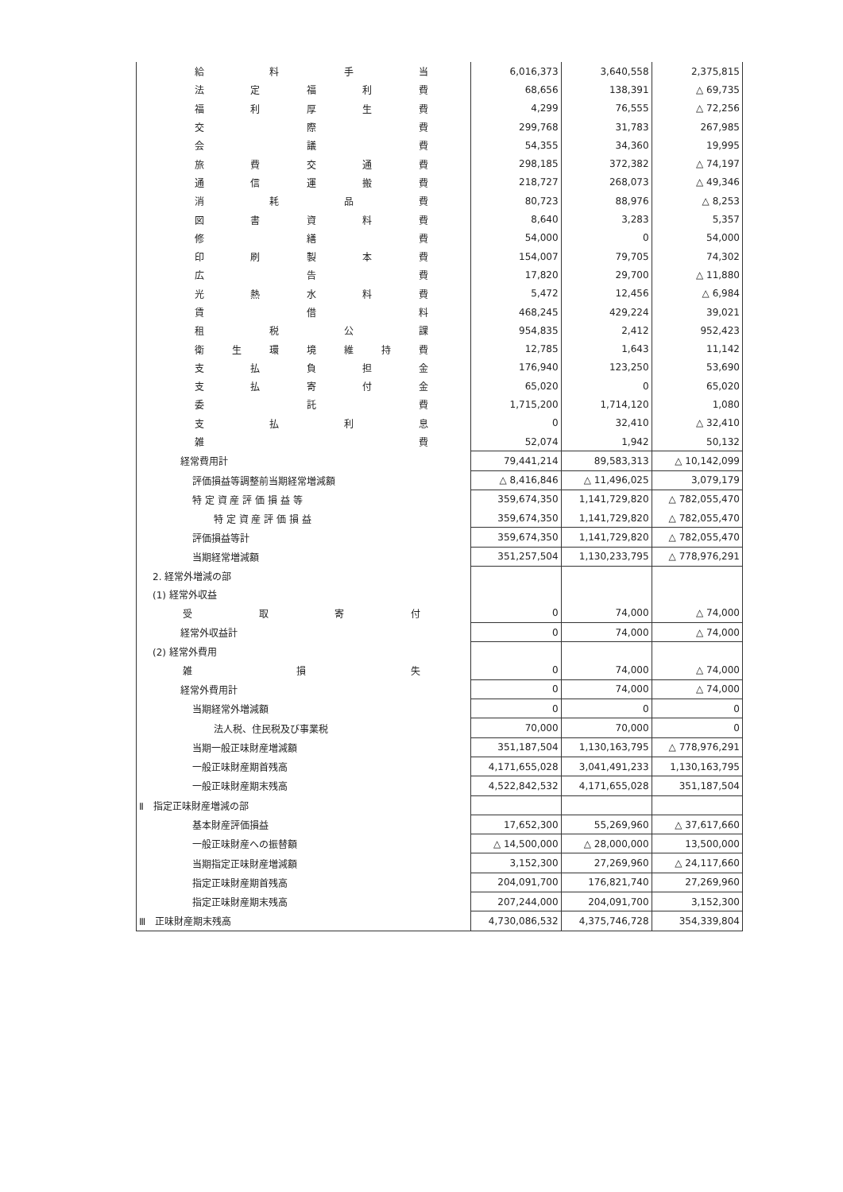| 給 料 手 当 | 6,016,373 | 3,640,558 | 2,375,815 |
| 法 定 福 利 費 | 68,656 | 138,391 | △ 69,735 |
| 福 利 厚 生 費 | 4,299 | 76,555 | △ 72,256 |
| 交 際 費 | 299,768 | 31,783 | 267,985 |
| 会 議 費 | 54,355 | 34,360 | 19,995 |
| 旅 費 交 通 費 | 298,185 | 372,382 | △ 74,197 |
| 通 信 運 搬 費 | 218,727 | 268,073 | △ 49,346 |
| 消 耗 品 費 | 80,723 | 88,976 | △ 8,253 |
| 図 書 資 料 費 | 8,640 | 3,283 | 5,357 |
| 修 繕 費 | 54,000 | 0 | 54,000 |
| 印 刷 製 本 費 | 154,007 | 79,705 | 74,302 |
| 広 告 費 | 17,820 | 29,700 | △ 11,880 |
| 光 熱 水 料 費 | 5,472 | 12,456 | △ 6,984 |
| 賃 借 料 | 468,245 | 429,224 | 39,021 |
| 租 税 公 課 | 954,835 | 2,412 | 952,423 |
| 衛 生 環 境 維 持 費 | 12,785 | 1,643 | 11,142 |
| 支 払 負 担 金 | 176,940 | 123,250 | 53,690 |
| 支 払 寄 付 金 | 65,020 | 0 | 65,020 |
| 委 託 費 | 1,715,200 | 1,714,120 | 1,080 |
| 支 払 利 息 | 0 | 32,410 | △ 32,410 |
| 雑 費 | 52,074 | 1,942 | 50,132 |
| 経常費用計 | 79,441,214 | 89,583,313 | △ 10,142,099 |
| 評価損益等調整前当期経常増減額 | △ 8,416,846 | △ 11,496,025 | 3,079,179 |
| 特 定 資 産 評 価 損 益 等 | 359,674,350 | 1,141,729,820 | △ 782,055,470 |
| 特 定 資 産 評 価 損 益 | 359,674,350 | 1,141,729,820 | △ 782,055,470 |
| 評価損益等計 | 359,674,350 | 1,141,729,820 | △ 782,055,470 |
| 当期経常増減額 | 351,257,504 | 1,130,233,795 | △ 778,976,291 |
| 2. 経常外増減の部 | | | |
| (1) 経常外収益 | | | |
| 受 取 寄 付 | 0 | 74,000 | △ 74,000 |
| 経常外収益計 | 0 | 74,000 | △ 74,000 |
| (2) 経常外費用 | | | |
| 雑 損 失 | 0 | 74,000 | △ 74,000 |
| 経常外費用計 | 0 | 74,000 | △ 74,000 |
| 当期経常外増減額 | 0 | 0 | 0 |
| 法人税、住民税及び事業税 | 70,000 | 70,000 | 0 |
| 当期一般正味財産増減額 | 351,187,504 | 1,130,163,795 | △ 778,976,291 |
| 一般正味財産期首残高 | 4,171,655,028 | 3,041,491,233 | 1,130,163,795 |
| 一般正味財産期末残高 | 4,522,842,532 | 4,171,655,028 | 351,187,504 |
| Ⅱ 指定正味財産増減の部 | | | |
| 基本財産評価損益 | 17,652,300 | 55,269,960 | △ 37,617,660 |
| 一般正味財産への振替額 | △ 14,500,000 | △ 28,000,000 | 13,500,000 |
| 当期指定正味財産増減額 | 3,152,300 | 27,269,960 | △ 24,117,660 |
| 指定正味財産期首残高 | 204,091,700 | 176,821,740 | 27,269,960 |
| 指定正味財産期末残高 | 207,244,000 | 204,091,700 | 3,152,300 |
| Ⅲ 正味財産期末残高 | 4,730,086,532 | 4,375,746,728 | 354,339,804 |